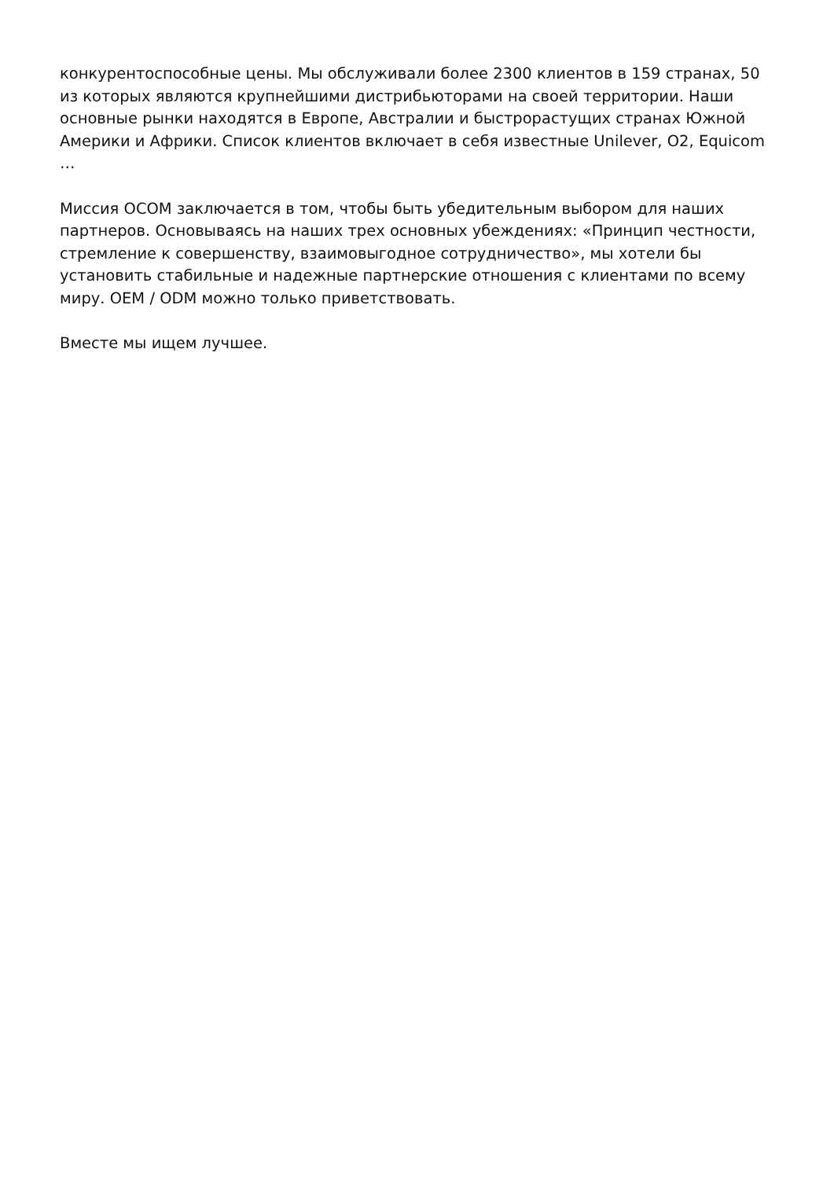конкурентоспособные цены. Мы обслуживали более 2300 клиентов в 159 странах, 50 из которых являются крупнейшими дистрибьюторами на своей территории. Наши основные рынки находятся в Европе, Австралии и быстрорастущих странах Южной Америки и Африки. Список клиентов включает в себя известные Unilever, O2, Equicom
…
Миссия OCOM заключается в том, чтобы быть убедительным выбором для наших партнеров. Основываясь на наших трех основных убеждениях: «Принцип честности, стремление к совершенству, взаимовыгодное сотрудничество», мы хотели бы установить стабильные и надежные партнерские отношения с клиентами по всему миру. OEM / ODM можно только приветствовать.
Вместе мы ищем лучшее.